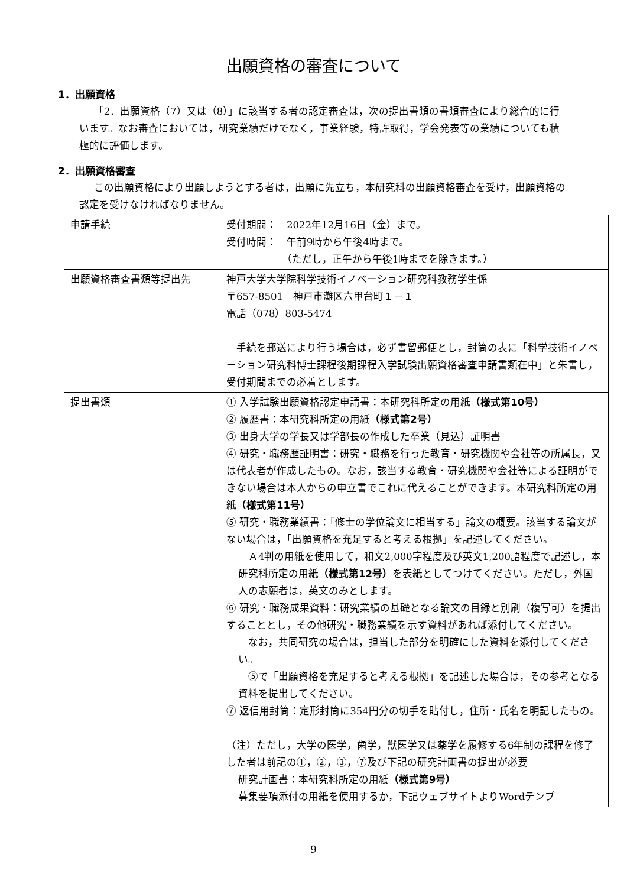出願資格の審査について
1．出願資格
「2．出願資格（7）又は（8）」に該当する者の認定審査は，次の提出書類の書類審査により総合的に行います。なお審査においては，研究業績だけでなく，事業経験，特許取得，学会発表等の業績についても積極的に評価します。
2．出願資格審査
この出願資格により出願しようとする者は，出願に先立ち，本研究科の出願資格審査を受け，出願資格の認定を受けなければなりません。
| 申請手続 | 受付期間： 2022年12月16日（金）まで。 受付時間： 午前9時から午後4時まで。 （ただし，正午から午後1時までを除きます。） |
| 出願資格審査書類等提出先 | 神戸大学大学院科学技術イノベーション研究科教務学生係 〒657-8501 神戸市灘区六甲台町１－１ 電話（078）803-5474 手続を郵送により行う場合は，必ず書留郵便とし，封筒の表に「科学技術イノベーション研究科博士課程後期課程入学試験出願資格審査申請書類在中」と朱書し，受付期間までの必着とします。 |
| 提出書類 | ① 入学試験出願資格認定申請書：本研究科所定の用紙 （様式第10号） ② 履歴書：本研究科所定の用紙 （様式第2号） ③ 出身大学の学長又は学部長の作成した卒業（見込）証明書 ④ 研究・職務歴証明書：研究・職務を行った教育・研究機関や会社等の所属長，又は代表者が作成したもの。なお，該当する教育・研究機関や会社等による証明ができない場合は本人からの申立書でこれに代えることができます。本研究科所定の用紙 （様式第11号） ⑤ 研究・職務業績書：「修士の学位論文に相当する」論文の概要。該当する論文がない場合は，「出願資格を充足すると考える根拠」を記述してください。 Ａ4判の用紙を使用して，和文2,000字程度及び英文1,200語程度で記述し，本研究科所定の用紙 （様式第12号） を表紙としてつけてください。ただし，外国人の志願者は，英文のみとします。 ⑥ 研究・職務成果資料：研究業績の基礎となる論文の目録と別刷（複写可）を提出することとし，その他研究・職務業績を示す資料があれば添付してください。 なお，共同研究の場合は，担当した部分を明確にした資料を添付してください。 ⑤で「出願資格を充足すると考える根拠」を記述した場合は，その参考となる資料を提出してください。 ⑦ 返信用封筒：定形封筒に354円分の切手を貼付し，住所・氏名を明記したもの。 （注）ただし，大学の医学，歯学，獣医学又は薬学を履修する6年制の課程を修了した者は前記の①，②，③，⑦及び下記の研究計画書の提出が必要 研究計画書：本研究科所定の用紙 （様式第9号） 募集要項添付の用紙を使用するか，下記ウェブサイトよりWordテンプ |
9